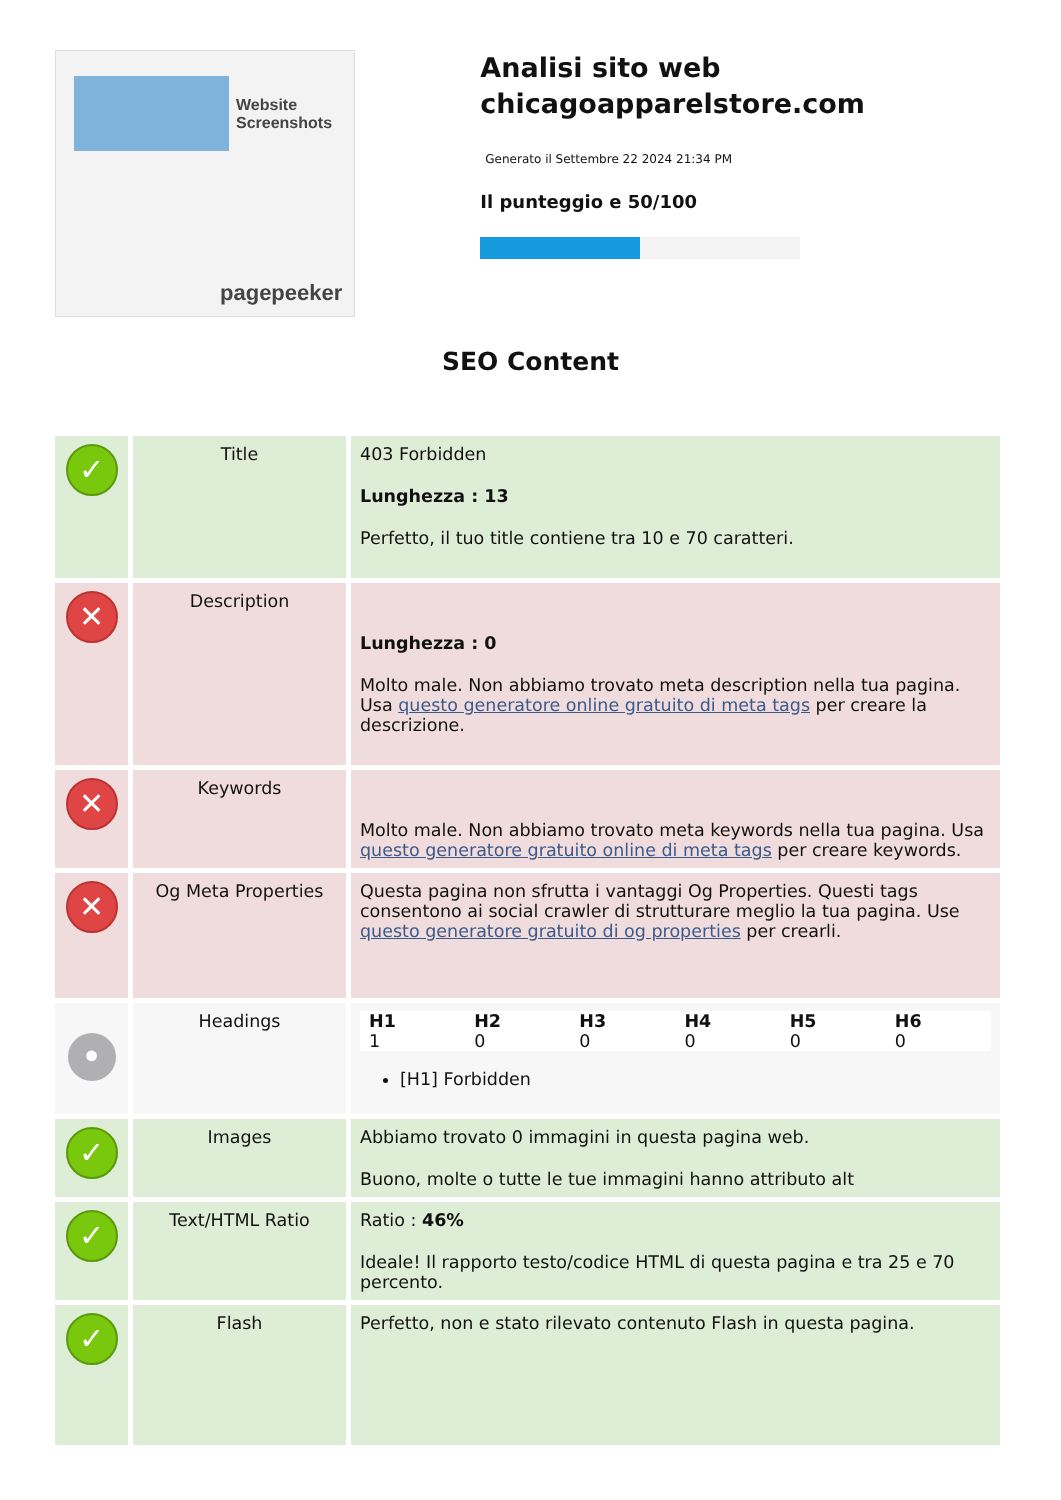Website Screenshots
pagepeeker
Analisi sito web chicagoapparelstore.com
Generato il Settembre 22 2024 21:34 PM
Il punteggio e 50/100
SEO Content
| ✓ | Title | 403 Forbidden Lunghezza : 13 Perfetto, il tuo title contiene tra 10 e 70 caratteri. |
| ✕ | Description | Lunghezza : 0 Molto male. Non abbiamo trovato meta description nella tua pagina. Usa questo generatore online gratuito di meta tags per creare la descrizione. |
| ✕ | Keywords | Molto male. Non abbiamo trovato meta keywords nella tua pagina. Usa questo generatore gratuito online di meta tags per creare keywords. |
| ✕ | Og Meta Properties | Questa pagina non sfrutta i vantaggi Og Properties. Questi tags consentono ai social crawler di strutturare meglio la tua pagina. Use questo generatore gratuito di og properties per crearli. |
| • | Headings | / H1 1 / H2 0 / H3 0 / H4 0 / H5 0 / H6 0 / [H1] Forbidden |
| ✓ | Images | Abbiamo trovato 0 immagini in questa pagina web. Buono, molte o tutte le tue immagini hanno attributo alt |
| ✓ | Text/HTML Ratio | Ratio : 46% Ideale! Il rapporto testo/codice HTML di questa pagina e tra 25 e 70 percento. |
| ✓ | Flash | Perfetto, non e stato rilevato contenuto Flash in questa pagina. |